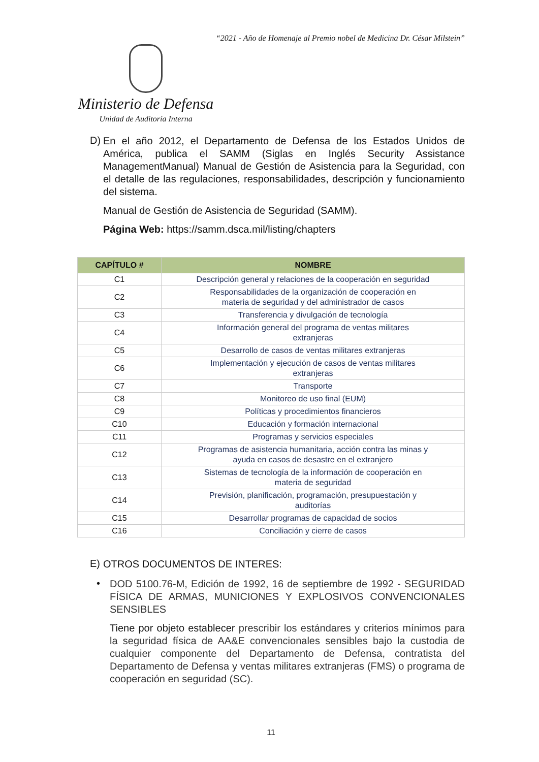“2021 - Año de Homenaje al Premio nobel de Medicina Dr. César Milstein”
Ministerio de Defensa
Unidad de Auditoría Interna
D)
En el año 2012, el Departamento de Defensa de los Estados Unidos de América, publica el SAMM (Siglas en Inglés Security Assistance ManagementManual) Manual de Gestión de Asistencia para la Seguridad, con el detalle de las regulaciones, responsabilidades, descripción y funcionamiento del sistema.
Manual de Gestión de Asistencia de Seguridad (SAMM).
Página Web: https://samm.dsca.mil/listing/chapters
| CAPÍTULO # | NOMBRE |
| --- | --- |
| C1 | Descripción general y relaciones de la cooperación en seguridad |
| C2 | Responsabilidades de la organización de cooperación en materia de seguridad y del administrador de casos |
| C3 | Transferencia y divulgación de tecnología |
| C4 | Información general del programa de ventas militares extranjeras |
| C5 | Desarrollo de casos de ventas militares extranjeras |
| C6 | Implementación y ejecución de casos de ventas militares extranjeras |
| C7 | Transporte |
| C8 | Monitoreo de uso final (EUM) |
| C9 | Políticas y procedimientos financieros |
| C10 | Educación y formación internacional |
| C11 | Programas y servicios especiales |
| C12 | Programas de asistencia humanitaria, acción contra las minas y ayuda en casos de desastre en el extranjero |
| C13 | Sistemas de tecnología de la información de cooperación en materia de seguridad |
| C14 | Previsión, planificación, programación, presupuestación y auditorías |
| C15 | Desarrollar programas de capacidad de socios |
| C16 | Conciliación y cierre de casos |
E)
OTROS DOCUMENTOS DE INTERES:
•
DOD 5100.76-M, Edición de 1992, 16 de septiembre de 1992 - SEGURIDAD FÍSICA DE ARMAS, MUNICIONES Y EXPLOSIVOS CONVENCIONALES SENSIBLES
Tiene por objeto establecer prescribir los estándares y criterios mínimos para la seguridad física de AA&E convencionales sensibles bajo la custodia de cualquier componente del Departamento de Defensa, contratista del Departamento de Defensa y ventas militares extranjeras (FMS) o programa de cooperación en seguridad (SC).
11